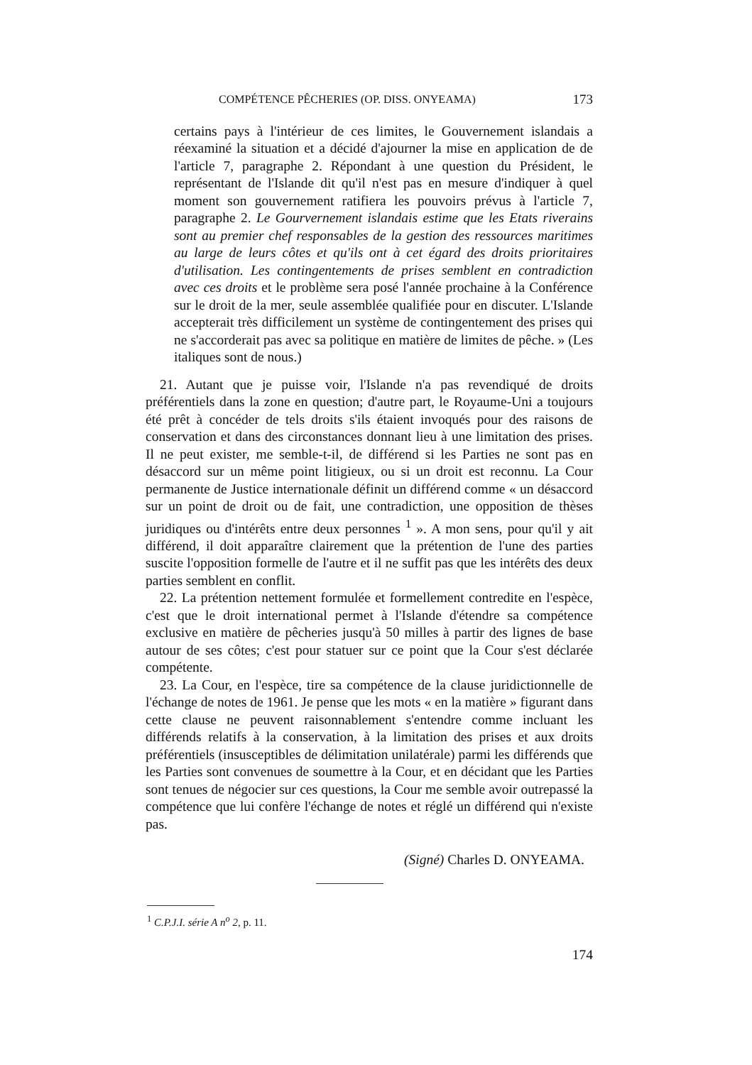COMPÉTENCE PÊCHERIES (OP. DISS. ONYEAMA) 173
certains pays à l'intérieur de ces limites, le Gouvernement islandais a réexaminé la situation et a décidé d'ajourner la mise en application de de l'article 7, paragraphe 2. Répondant à une question du Président, le représentant de l'Islande dit qu'il n'est pas en mesure d'indiquer à quel moment son gouvernement ratifiera les pouvoirs prévus à l'article 7, paragraphe 2. Le Gourvernement islandais estime que les Etats riverains sont au premier chef responsables de la gestion des ressources maritimes au large de leurs côtes et qu'ils ont à cet égard des droits prioritaires d'utilisation. Les contingentements de prises semblent en contradiction avec ces droits et le problème sera posé l'année prochaine à la Conférence sur le droit de la mer, seule assemblée qualifiée pour en discuter. L'Islande accepterait très difficilement un système de contingentement des prises qui ne s'accorderait pas avec sa politique en matière de limites de pêche. » (Les italiques sont de nous.)
21. Autant que je puisse voir, l'Islande n'a pas revendiqué de droits préférentiels dans la zone en question; d'autre part, le Royaume-Uni a toujours été prêt à concéder de tels droits s'ils étaient invoqués pour des raisons de conservation et dans des circonstances donnant lieu à une limitation des prises. Il ne peut exister, me semble-t-il, de différend si les Parties ne sont pas en désaccord sur un même point litigieux, ou si un droit est reconnu. La Cour permanente de Justice internationale définit un différend comme « un désaccord sur un point de droit ou de fait, une contradiction, une opposition de thèses juridiques ou d'intérêts entre deux personnes <sup>1</sup> ». A mon sens, pour qu'il y ait différend, il doit apparaître clairement que la prétention de l'une des parties suscite l'opposition formelle de l'autre et il ne suffit pas que les intérêts des deux parties semblent en conflit.
22. La prétention nettement formulée et formellement contredite en l'espèce, c'est que le droit international permet à l'Islande d'étendre sa compétence exclusive en matière de pêcheries jusqu'à 50 milles à partir des lignes de base autour de ses côtes; c'est pour statuer sur ce point que la Cour s'est déclarée compétente.
23. La Cour, en l'espèce, tire sa compétence de la clause juridictionnelle de l'échange de notes de 1961. Je pense que les mots « en la matière » figurant dans cette clause ne peuvent raisonnablement s'entendre comme incluant les différends relatifs à la conservation, à la limitation des prises et aux droits préférentiels (insusceptibles de délimitation unilatérale) parmi les différends que les Parties sont convenues de soumettre à la Cour, et en décidant que les Parties sont tenues de négocier sur ces questions, la Cour me semble avoir outrepassé la compétence que lui confère l'échange de notes et réglé un différend qui n'existe pas.
(Signé) Charles D. ONYEAMA.
<sup>1</sup> C.P.J.I. série A n<sup>o</sup> 2, p. 11.
174